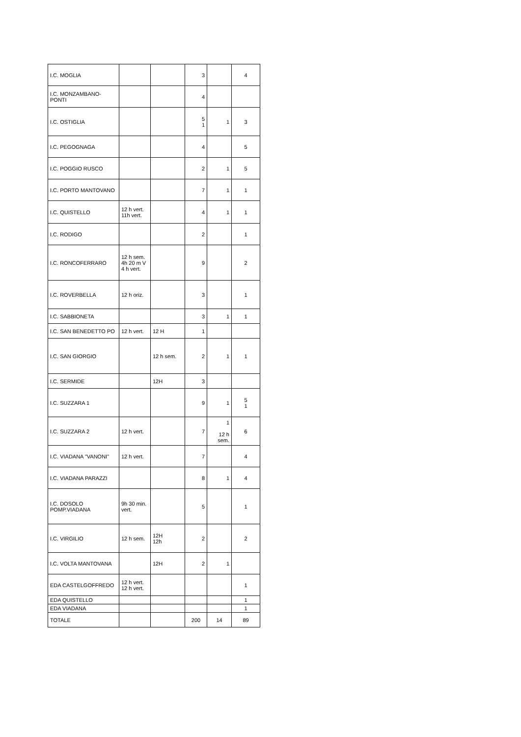| I.C. MOGLIA | | | 3 | | 4 |
| I.C. MONZAMBANO-PONTI | | | 4 | | |
| I.C. OSTIGLIA | | | 5 1 | 1 | 3 |
| I.C. PEGOGNAGA | | | 4 | | 5 |
| I.C. POGGIO RUSCO | | | 2 | 1 | 5 |
| I.C. PORTO MANTOVANO | | | 7 | 1 | 1 |
| I.C. QUISTELLO | 12 h vert. 11h vert. | | 4 | 1 | 1 |
| I.C. RODIGO | | | 2 | | 1 |
| I.C. RONCOFERRARO | 12 h sem. 4h 20 m V 4 h vert. | | 9 | | 2 |
| I.C. ROVERBELLA | 12 h oriz. | | 3 | | 1 |
| I.C. SABBIONETA | | | 3 | 1 | 1 |
| I.C. SAN BENEDETTO PO | 12 h vert. | 12 H | 1 | | |
| I.C. SAN GIORGIO | | 12 h sem. | 2 | 1 | 1 |
| I.C. SERMIDE | | 12H | 3 | | |
| I.C. SUZZARA 1 | | | 9 | 1 | 5 1 |
| I.C. SUZZARA 2 | 12 h vert. | | 7 | 1 12 h sem. | 6 |
| I.C. VIADANA "VANONI" | 12 h vert. | | 7 | | 4 |
| I.C. VIADANA PARAZZI | | | 8 | 1 | 4 |
| I.C. DOSOLO POMP.VIADANA | 9h 30 min. vert. | | 5 | | 1 |
| I.C. VIRGILIO | 12 h sem. | 12H 12h | 2 | | 2 |
| I.C. VOLTA MANTOVANA | | 12H | 2 | 1 | |
| EDA CASTELGOFFREDO | 12 h vert. 12 h vert. | | | | 1 |
| EDA QUISTELLO | | | | | 1 |
| EDA VIADANA | | | | | 1 |
| TOTALE | | | 200 | 14 | 89 |